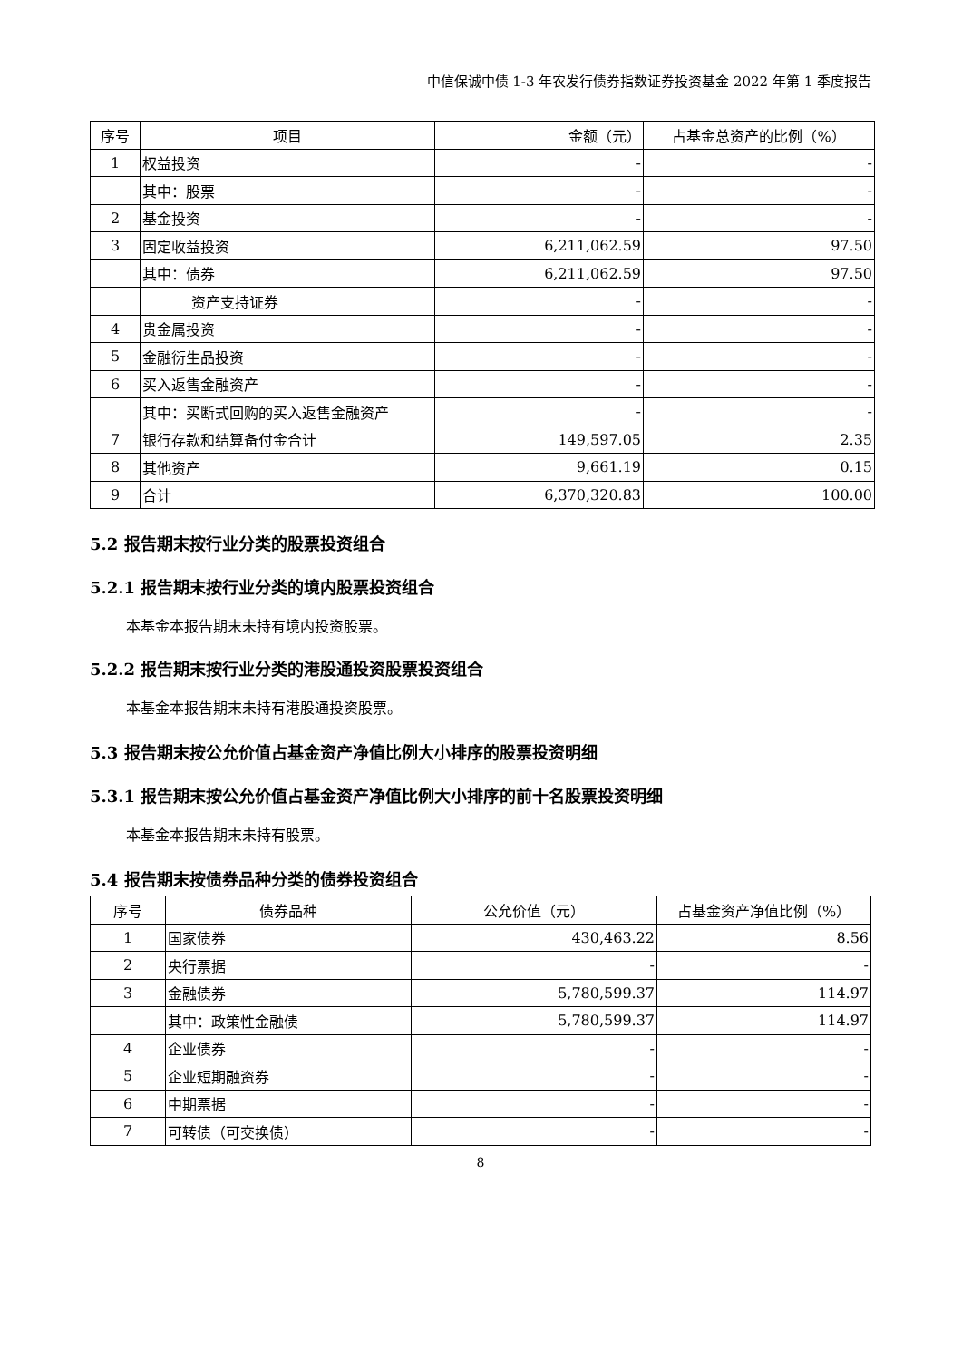中信保诚中债 1-3 年农发行债券指数证券投资基金 2022 年第 1 季度报告
| 序号 | 项目 | 金额（元） | 占基金总资产的比例（%） |
| --- | --- | --- | --- |
| 1 | 权益投资 | - | - |
| | 其中：股票 | - | - |
| 2 | 基金投资 | - | - |
| 3 | 固定收益投资 | 6,211,062.59 | 97.50 |
| | 其中：债券 | 6,211,062.59 | 97.50 |
| | 资产支持证券 | - | - |
| 4 | 贵金属投资 | - | - |
| 5 | 金融衍生品投资 | - | - |
| 6 | 买入返售金融资产 | - | - |
| | 其中：买断式回购的买入返售金融资产 | - | - |
| 7 | 银行存款和结算备付金合计 | 149,597.05 | 2.35 |
| 8 | 其他资产 | 9,661.19 | 0.15 |
| 9 | 合计 | 6,370,320.83 | 100.00 |
5.2 报告期末按行业分类的股票投资组合
5.2.1 报告期末按行业分类的境内股票投资组合
本基金本报告期末未持有境内投资股票。
5.2.2 报告期末按行业分类的港股通投资股票投资组合
本基金本报告期末未持有港股通投资股票。
5.3 报告期末按公允价值占基金资产净值比例大小排序的股票投资明细
5.3.1 报告期末按公允价值占基金资产净值比例大小排序的前十名股票投资明细
本基金本报告期末未持有股票。
5.4 报告期末按债券品种分类的债券投资组合
| 序号 | 债券品种 | 公允价值（元） | 占基金资产净值比例（%） |
| --- | --- | --- | --- |
| 1 | 国家债券 | 430,463.22 | 8.56 |
| 2 | 央行票据 | - | - |
| 3 | 金融债券 | 5,780,599.37 | 114.97 |
| | 其中：政策性金融债 | 5,780,599.37 | 114.97 |
| 4 | 企业债券 | - | - |
| 5 | 企业短期融资券 | - | - |
| 6 | 中期票据 | - | - |
| 7 | 可转债（可交换债） | - | - |
8